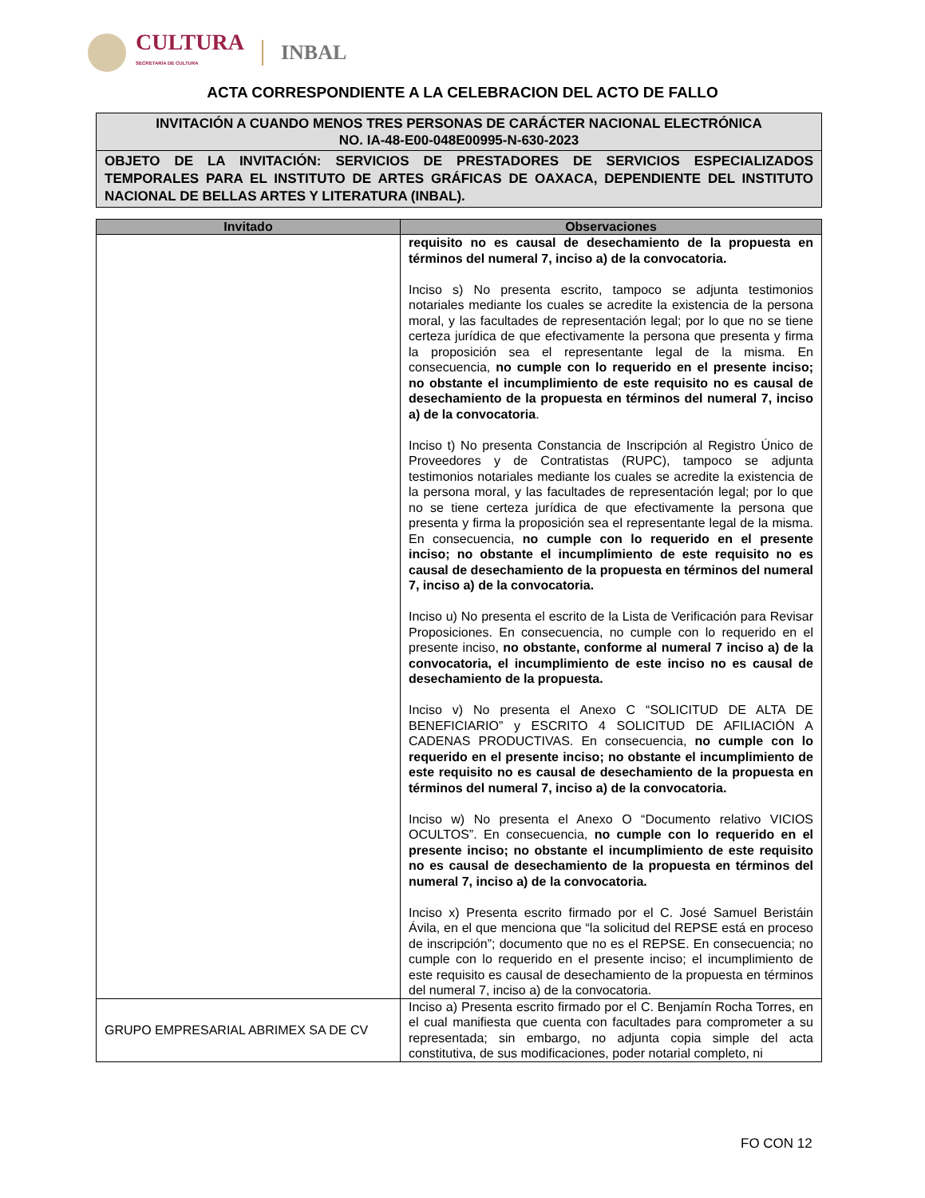CULTURA
SECRETARÍA DE CULTURA
INBAL
ACTA CORRESPONDIENTE A LA CELEBRACION DEL ACTO DE FALLO
INVITACIÓN A CUANDO MENOS TRES PERSONAS DE CARÁCTER NACIONAL ELECTRÓNICA
NO. IA-48-E00-048E00995-N-630-2023
OBJETO DE LA INVITACIÓN: SERVICIOS DE PRESTADORES DE SERVICIOS ESPECIALIZADOS TEMPORALES PARA EL INSTITUTO DE ARTES GRÁFICAS DE OAXACA, DEPENDIENTE DEL INSTITUTO NACIONAL DE BELLAS ARTES Y LITERATURA (INBAL).
| Invitado | Observaciones |
| --- | --- |
| | requisito no es causal de desechamiento de la propuesta en términos del numeral 7, inciso a) de la convocatoria. Inciso s) No presenta escrito, tampoco se adjunta testimonios notariales mediante los cuales se acredite la existencia de la persona moral, y las facultades de representación legal; por lo que no se tiene certeza jurídica de que efectivamente la persona que presenta y firma la proposición sea el representante legal de la misma. En consecuencia, no cumple con lo requerido en el presente inciso; no obstante el incumplimiento de este requisito no es causal de desechamiento de la propuesta en términos del numeral 7, inciso a) de la convocatoria . Inciso t) No presenta Constancia de Inscripción al Registro Único de Proveedores y de Contratistas (RUPC), tampoco se adjunta testimonios notariales mediante los cuales se acredite la existencia de la persona moral, y las facultades de representación legal; por lo que no se tiene certeza jurídica de que efectivamente la persona que presenta y firma la proposición sea el representante legal de la misma. En consecuencia, no cumple con lo requerido en el presente inciso; no obstante el incumplimiento de este requisito no es causal de desechamiento de la propuesta en términos del numeral 7, inciso a) de la convocatoria. Inciso u) No presenta el escrito de la Lista de Verificación para Revisar Proposiciones. En consecuencia, no cumple con lo requerido en el presente inciso, no obstante, conforme al numeral 7 inciso a) de la convocatoria, el incumplimiento de este inciso no es causal de desechamiento de la propuesta. Inciso v) No presenta el Anexo C “SOLICITUD DE ALTA DE BENEFICIARIO” y ESCRITO 4 SOLICITUD DE AFILIACIÓN A CADENAS PRODUCTIVAS. En consecuencia, no cumple con lo requerido en el presente inciso; no obstante el incumplimiento de este requisito no es causal de desechamiento de la propuesta en términos del numeral 7, inciso a) de la convocatoria. Inciso w) No presenta el Anexo O “Documento relativo VICIOS OCULTOS”. En consecuencia, no cumple con lo requerido en el presente inciso; no obstante el incumplimiento de este requisito no es causal de desechamiento de la propuesta en términos del numeral 7, inciso a) de la convocatoria. Inciso x) Presenta escrito firmado por el C. José Samuel Beristáin Ávila, en el que menciona que “la solicitud del REPSE está en proceso de inscripción”; documento que no es el REPSE. En consecuencia; no cumple con lo requerido en el presente inciso; el incumplimiento de este requisito es causal de desechamiento de la propuesta en términos del numeral 7, inciso a) de la convocatoria. |
| GRUPO EMPRESARIAL ABRIMEX SA DE CV | Inciso a) Presenta escrito firmado por el C. Benjamín Rocha Torres, en el cual manifiesta que cuenta con facultades para comprometer a su representada; sin embargo, no adjunta copia simple del acta constitutiva, de sus modificaciones, poder notarial completo, ni |
FO CON 12